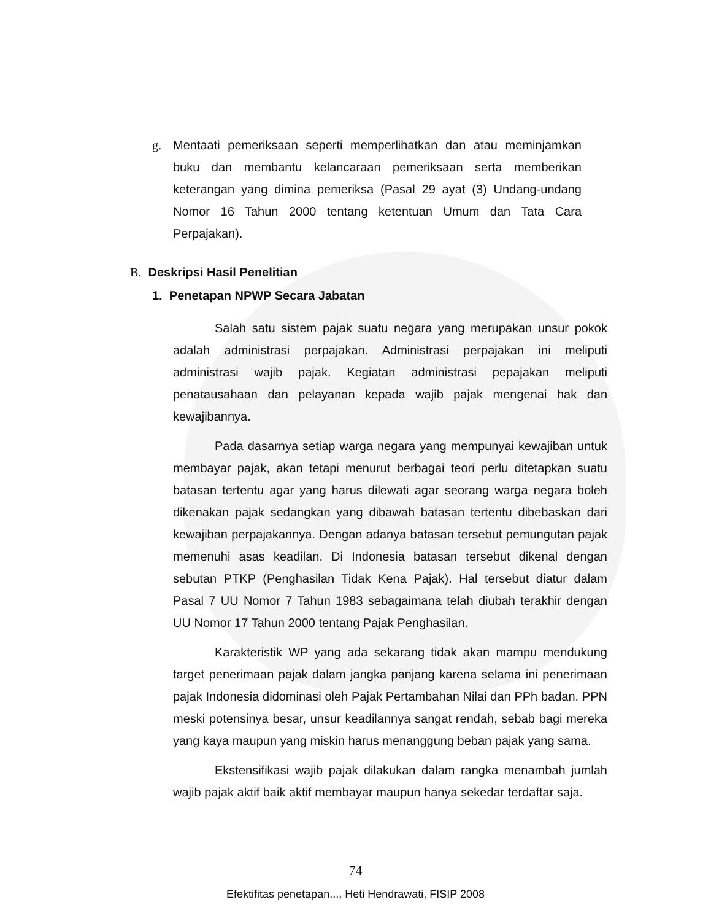g. Mentaati pemeriksaan seperti memperlihatkan dan atau meminjamkan buku dan membantu kelancaraan pemeriksaan serta memberikan keterangan yang dimina pemeriksa (Pasal 29 ayat (3) Undang-undang Nomor 16 Tahun 2000 tentang ketentuan Umum dan Tata Cara Perpajakan).
B. Deskripsi Hasil Penelitian
1. Penetapan NPWP Secara Jabatan
Salah satu sistem pajak suatu negara yang merupakan unsur pokok adalah administrasi perpajakan. Administrasi perpajakan ini meliputi administrasi wajib pajak. Kegiatan administrasi pepajakan meliputi penatausahaan dan pelayanan kepada wajib pajak mengenai hak dan kewajibannya.
Pada dasarnya setiap warga negara yang mempunyai kewajiban untuk membayar pajak, akan tetapi menurut berbagai teori perlu ditetapkan suatu batasan tertentu agar yang harus dilewati agar seorang warga negara boleh dikenakan pajak sedangkan yang dibawah batasan tertentu dibebaskan dari kewajiban perpajakannya. Dengan adanya batasan tersebut pemungutan pajak memenuhi asas keadilan. Di Indonesia batasan tersebut dikenal dengan sebutan PTKP (Penghasilan Tidak Kena Pajak). Hal tersebut diatur dalam Pasal 7 UU Nomor 7 Tahun 1983 sebagaimana telah diubah terakhir dengan UU Nomor 17 Tahun 2000 tentang Pajak Penghasilan.
Karakteristik WP yang ada sekarang tidak akan mampu mendukung target penerimaan pajak dalam jangka panjang karena selama ini penerimaan pajak Indonesia didominasi oleh Pajak Pertambahan Nilai dan PPh badan. PPN meski potensinya besar, unsur keadilannya sangat rendah, sebab bagi mereka yang kaya maupun yang miskin harus menanggung beban pajak yang sama.
Ekstensifikasi wajib pajak dilakukan dalam rangka menambah jumlah wajib pajak aktif baik aktif membayar maupun hanya sekedar terdaftar saja.
74
Efektifitas penetapan..., Heti Hendrawati, FISIP 2008